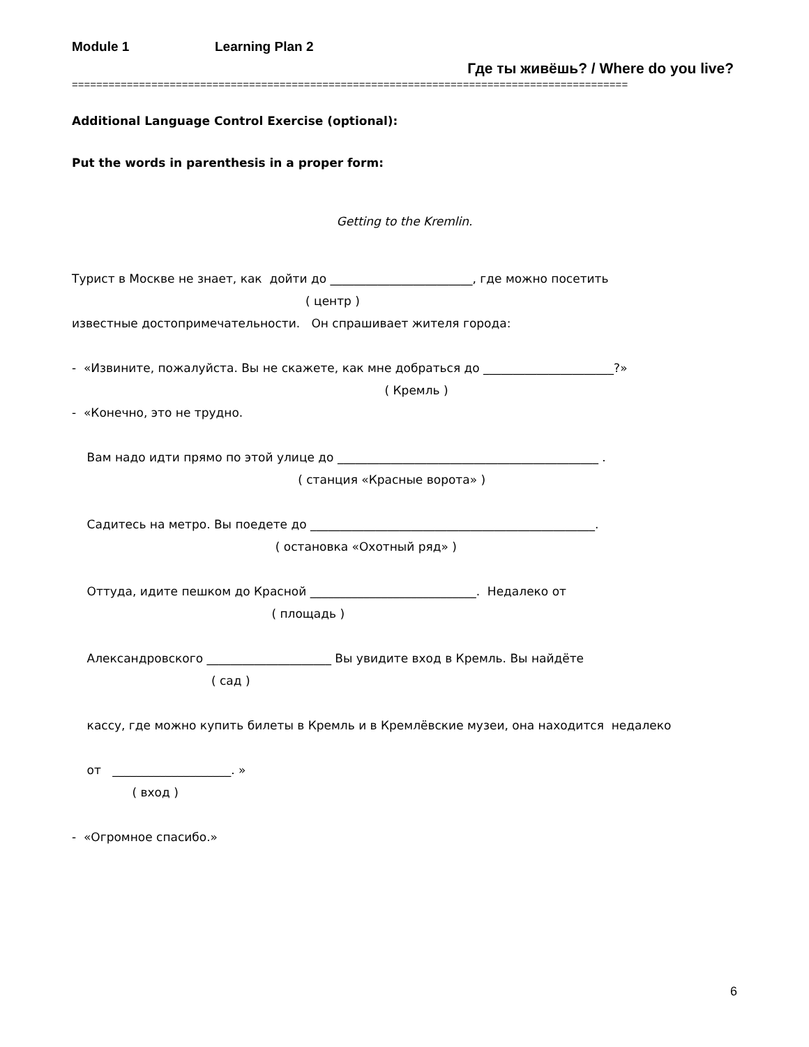Module 1 Learning Plan 2
Где ты живёшь? / Where do you live?
===========================================================================================
Additional Language Control Exercise (optional):
Put the words in parenthesis in a proper form:
Getting to the Kremlin.
Турист в Москве не знает, как дойти до ________________________, где можно посетить ( центр ) известные достопримечательности. Он спрашивает жителя города: - «Извините, пожалуйста. Вы не скажете, как мне добраться до ______________________?» ( Кремль ) - «Конечно, это не трудно. Вам надо идти прямо по этой улице до ____________________________________________ . ( станция «Красные ворота» ) Садитесь на метро. Вы поедете до ________________________________________________. ( остановка «Охотный ряд» ) Оттуда, идите пешком до Красной ____________________________. Недалеко от ( площадь ) Александровского _____________________ Вы увидите вход в Кремль. Вы найдёте ( сад ) кассу, где можно купить билеты в Кремль и в Кремлёвские музеи, она находится недалеко от ____________________. » ( вход ) - «Огромное спасибо.»
6